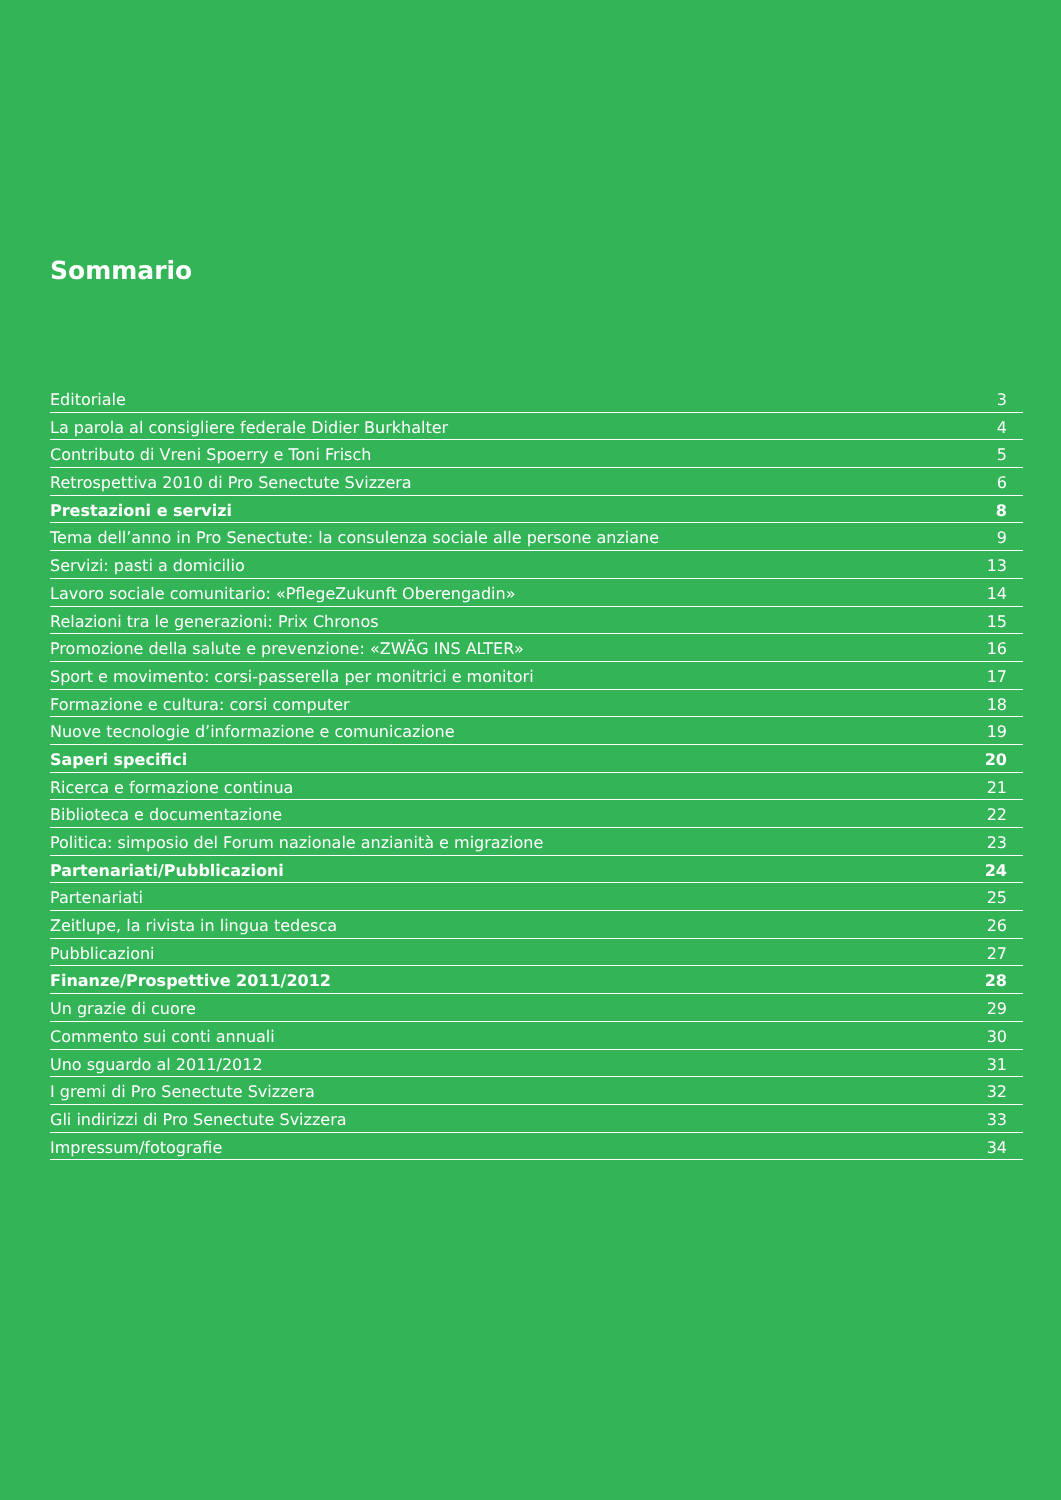Sommario
Editoriale 3
La parola al consigliere federale Didier Burkhalter 4
Contributo di Vreni Spoerry e Toni Frisch 5
Retrospettiva 2010 di Pro Senectute Svizzera 6
Prestazioni e servizi 8
Tema dell’anno in Pro Senectute: la consulenza sociale alle persone anziane 9
Servizi: pasti a domicilio 13
Lavoro sociale comunitario: «PflegeZukunft Oberengadin» 14
Relazioni tra le generazioni: Prix Chronos 15
Promozione della salute e prevenzione: «ZWÄG INS ALTER» 16
Sport e movimento: corsi-passerella per monitrici e monitori 17
Formazione e cultura: corsi computer 18
Nuove tecnologie d’informazione e comunicazione 19
Saperi specifici 20
Ricerca e formazione continua 21
Biblioteca e documentazione 22
Politica: simposio del Forum nazionale anzianità e migrazione 23
Partenariati/Pubblicazioni 24
Partenariati 25
Zeitlupe, la rivista in lingua tedesca 26
Pubblicazioni 27
Finanze/Prospettive 2011/2012 28
Un grazie di cuore 29
Commento sui conti annuali 30
Uno sguardo al 2011/2012 31
I gremi di Pro Senectute Svizzera 32
Gli indirizzi di Pro Senectute Svizzera 33
Impressum/fotografie 34